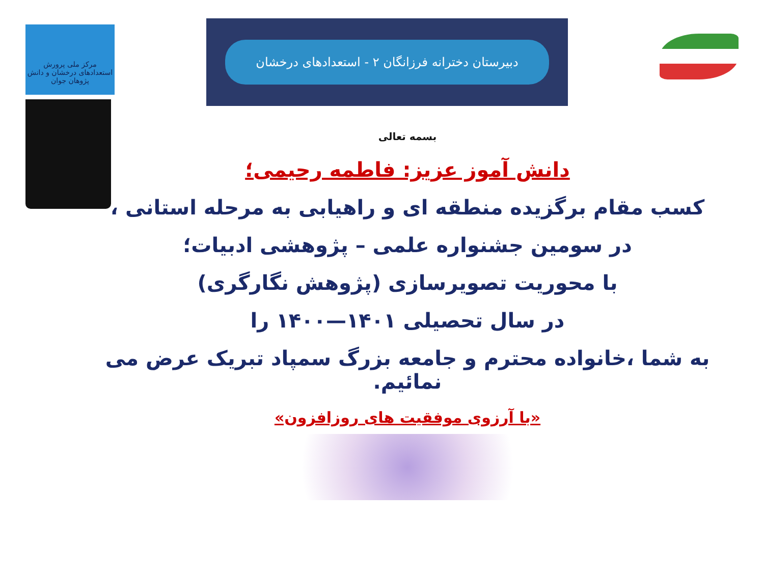مرکز ملی پرورش استعدادهای درخشان و دانش پژوهان جوان
دبیرستان دخترانه فرزانگان ۲ - استعدادهای درخشان
بسمه تعالی
دانش آموز عزیز: فاطمه رحیمی؛
کسب مقام برگزیده منطقه ای و راهیابی به مرحله استانی ،
در سومین جشنواره علمی – پژوهشی ادبیات؛
با محوریت تصویرسازی (پژوهش نگارگری)
در سال تحصیلی ۱۴۰۱—۱۴۰۰ را
به شما ،خانواده محترم و جامعه بزرگ سمپاد تبریک عرض می نمائیم.
«با آرزوی موفقیت های روزافزون»